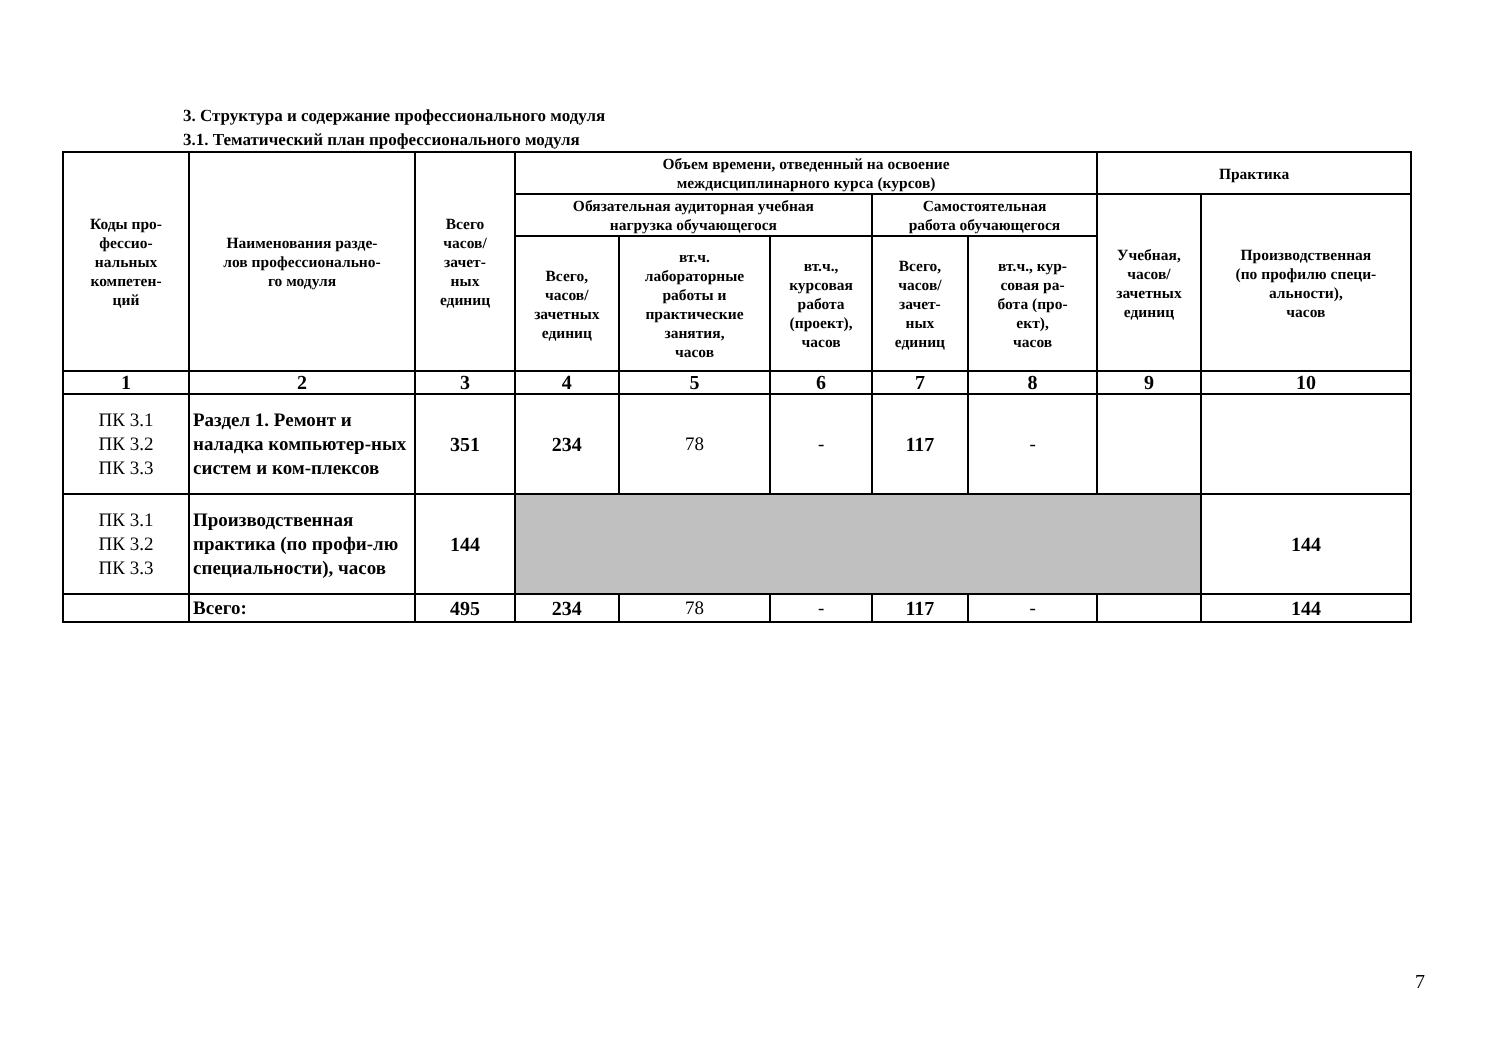3. Структура и содержание профессионального модуля
3.1. Тематический план профессионального модуля
| Коды про- фессио- нальных компетен- ций | Наименования разде- лов профессионально- го модуля | Всего часов/ зачет- ных единиц | Объем времени, отведенный на освоение междисциплинарного курса (курсов) | | | | | Практика | |
| --- | --- | --- | --- | --- | --- | --- | --- | --- | --- |
| | | | Обязательная аудиторная учебная нагрузка обучающегося | | | Самостоятельная работа обучающегося | | Учебная, часов/ зачетных единиц | Производственная (по профилю специ- альности), часов |
| | | | Всего, часов/ зачетных единиц | вт.ч. лабораторные работы и практические занятия, часов | вт.ч., курсовая работа (проект), часов | Всего, часов/ зачет- ных единиц | вт.ч., кур- совая ра- бота (про- ект), часов | | |
| 1 | 2 | 3 | 4 | 5 | 6 | 7 | 8 | 9 | 10 |
| ПК 3.1 ПК 3.2 ПК 3.3 | Раздел 1. Ремонт и наладка компьютер-ных систем и ком-плексов | 351 | 234 | 78 | - | 117 | - | | |
| ПК 3.1 ПК 3.2 ПК 3.3 | Производственная практика (по профи-лю специальности), часов | 144 | | | | | | | 144 |
| | Всего: | 495 | 234 | 78 | - | 117 | - | | 144 |
7